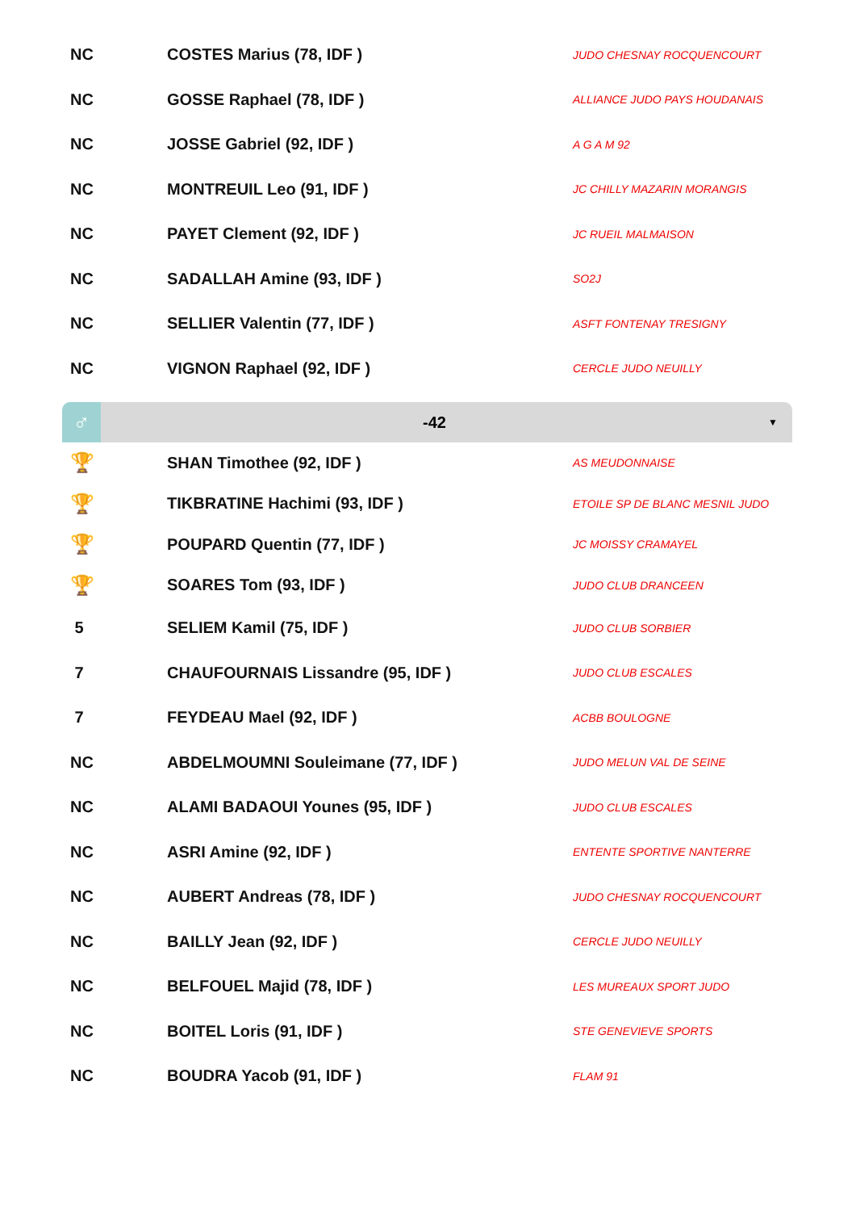| NC | COSTES Marius (78, IDF ) | JUDO CHESNAY ROCQUENCOURT |
| NC | GOSSE Raphael (78, IDF ) | ALLIANCE JUDO PAYS HOUDANAIS |
| NC | JOSSE Gabriel (92, IDF ) | A G A M 92 |
| NC | MONTREUIL Leo (91, IDF ) | JC CHILLY MAZARIN MORANGIS |
| NC | PAYET Clement (92, IDF ) | JC RUEIL MALMAISON |
| NC | SADALLAH Amine (93, IDF ) | SO2J |
| NC | SELLIER Valentin (77, IDF ) | ASFT FONTENAY TRESIGNY |
| NC | VIGNON Raphael (92, IDF ) | CERCLE JUDO NEUILLY |
♂
-42
▼
| 🏆 | SHAN Timothee (92, IDF ) | AS MEUDONNAISE |
| 🏆 | TIKBRATINE Hachimi (93, IDF ) | ETOILE SP DE BLANC MESNIL JUDO |
| 🏆 | POUPARD Quentin (77, IDF ) | JC MOISSY CRAMAYEL |
| 🏆 | SOARES Tom (93, IDF ) | JUDO CLUB DRANCEEN |
| 5 | SELIEM Kamil (75, IDF ) | JUDO CLUB SORBIER |
| 7 | CHAUFOURNAIS Lissandre (95, IDF ) | JUDO CLUB ESCALES |
| 7 | FEYDEAU Mael (92, IDF ) | ACBB BOULOGNE |
| NC | ABDELMOUMNI Souleimane (77, IDF ) | JUDO MELUN VAL DE SEINE |
| NC | ALAMI BADAOUI Younes (95, IDF ) | JUDO CLUB ESCALES |
| NC | ASRI Amine (92, IDF ) | ENTENTE SPORTIVE NANTERRE |
| NC | AUBERT Andreas (78, IDF ) | JUDO CHESNAY ROCQUENCOURT |
| NC | BAILLY Jean (92, IDF ) | CERCLE JUDO NEUILLY |
| NC | BELFOUEL Majid (78, IDF ) | LES MUREAUX SPORT JUDO |
| NC | BOITEL Loris (91, IDF ) | STE GENEVIEVE SPORTS |
| NC | BOUDRA Yacob (91, IDF ) | FLAM 91 |